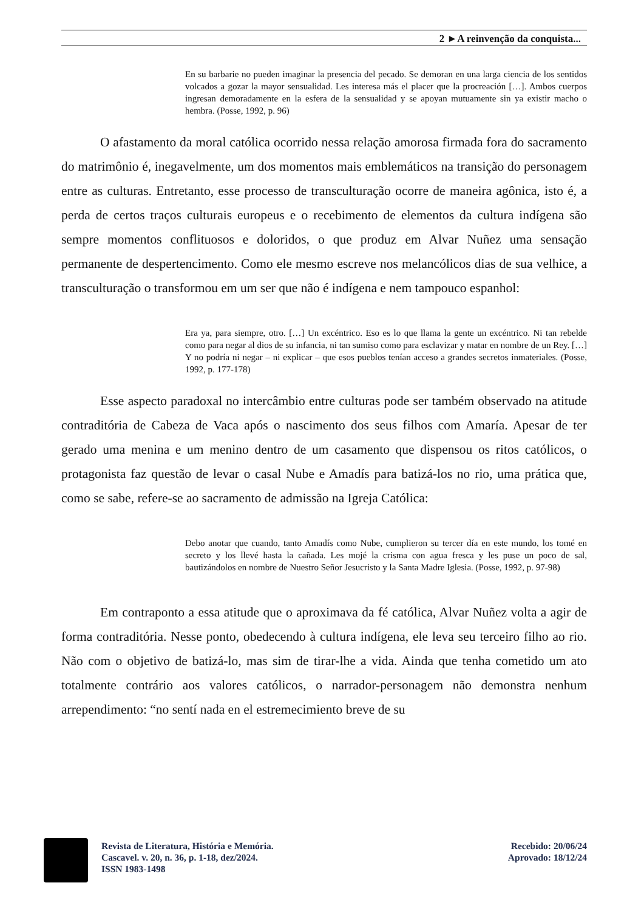2 ►A reinvenção da conquista...
En su barbarie no pueden imaginar la presencia del pecado. Se demoran en una larga ciencia de los sentidos volcados a gozar la mayor sensualidad. Les interesa más el placer que la procreación […]. Ambos cuerpos ingresan demoradamente en la esfera de la sensualidad y se apoyan mutuamente sin ya existir macho o hembra. (Posse, 1992, p. 96)
O afastamento da moral católica ocorrido nessa relação amorosa firmada fora do sacramento do matrimônio é, inegavelmente, um dos momentos mais emblemáticos na transição do personagem entre as culturas. Entretanto, esse processo de transculturação ocorre de maneira agônica, isto é, a perda de certos traços culturais europeus e o recebimento de elementos da cultura indígena são sempre momentos conflituosos e doloridos, o que produz em Alvar Nuñez uma sensação permanente de despertencimento. Como ele mesmo escreve nos melancólicos dias de sua velhice, a transculturação o transformou em um ser que não é indígena e nem tampouco espanhol:
Era ya, para siempre, otro. […] Un excéntrico. Eso es lo que llama la gente un excéntrico. Ni tan rebelde como para negar al dios de su infancia, ni tan sumiso como para esclavizar y matar en nombre de un Rey. […] Y no podría ni negar – ni explicar – que esos pueblos tenían acceso a grandes secretos inmateriales. (Posse, 1992, p. 177-178)
Esse aspecto paradoxal no intercâmbio entre culturas pode ser também observado na atitude contraditória de Cabeza de Vaca após o nascimento dos seus filhos com Amaría. Apesar de ter gerado uma menina e um menino dentro de um casamento que dispensou os ritos católicos, o protagonista faz questão de levar o casal Nube e Amadís para batizá-los no rio, uma prática que, como se sabe, refere-se ao sacramento de admissão na Igreja Católica:
Debo anotar que cuando, tanto Amadís como Nube, cumplieron su tercer día en este mundo, los tomé en secreto y los llevé hasta la cañada. Les mojé la crisma con agua fresca y les puse un poco de sal, bautizándolos en nombre de Nuestro Señor Jesucristo y la Santa Madre Iglesia. (Posse, 1992, p. 97-98)
Em contraponto a essa atitude que o aproximava da fé católica, Alvar Nuñez volta a agir de forma contraditória. Nesse ponto, obedecendo à cultura indígena, ele leva seu terceiro filho ao rio. Não com o objetivo de batizá-lo, mas sim de tirar-lhe a vida. Ainda que tenha cometido um ato totalmente contrário aos valores católicos, o narrador-personagem não demonstra nenhum arrependimento: “no sentí nada en el estremecimiento breve de su
Revista de Literatura, História e Memória.
Cascavel. v. 20, n. 36, p. 1-18, dez/2024.
ISSN 1983-1498
Recebido: 20/06/24
Aprovado: 18/12/24